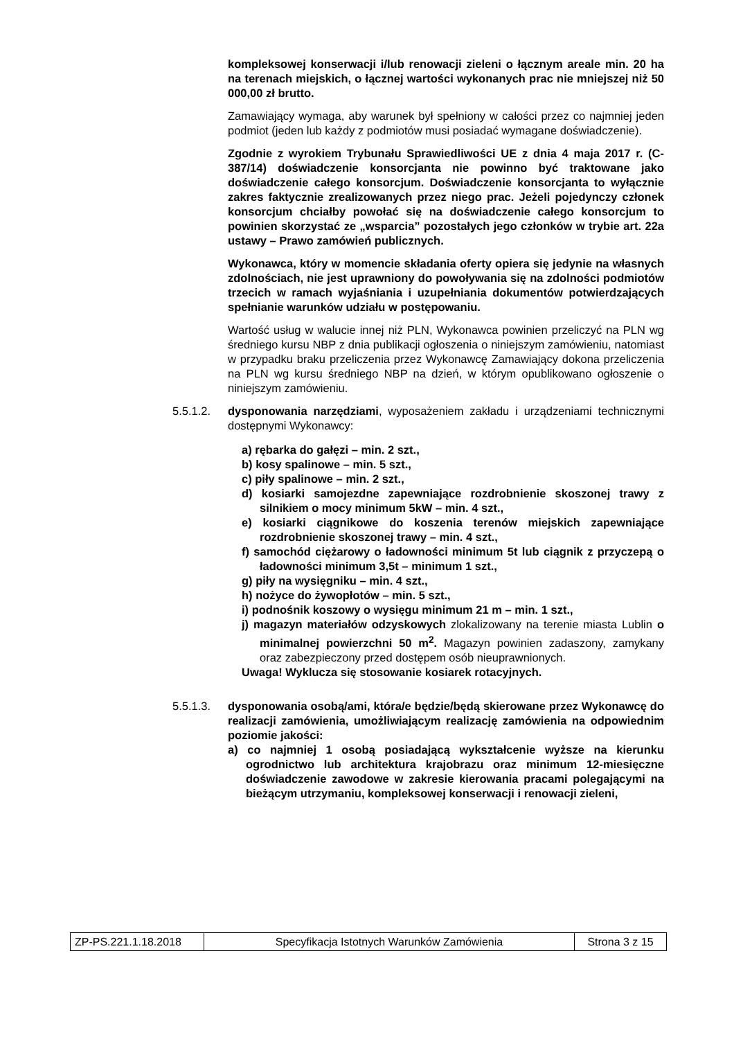kompleksowej konserwacji i/lub renowacji zieleni o łącznym areale min. 20 ha na terenach miejskich, o łącznej wartości wykonanych prac nie mniejszej niż 50 000,00 zł brutto.
Zamawiający wymaga, aby warunek był spełniony w całości przez co najmniej jeden podmiot (jeden lub każdy z podmiotów musi posiadać wymagane doświadczenie).
Zgodnie z wyrokiem Trybunału Sprawiedliwości UE z dnia 4 maja 2017 r. (C-387/14) doświadczenie konsorcjanta nie powinno być traktowane jako doświadczenie całego konsorcjum. Doświadczenie konsorcjanta to wyłącznie zakres faktycznie zrealizowanych przez niego prac. Jeżeli pojedynczy członek konsorcjum chciałby powołać się na doświadczenie całego konsorcjum to powinien skorzystać ze „wsparcia” pozostałych jego członków w trybie art. 22a ustawy – Prawo zamówień publicznych.
Wykonawca, który w momencie składania oferty opiera się jedynie na własnych zdolnościach, nie jest uprawniony do powoływania się na zdolności podmiotów trzecich w ramach wyjaśniania i uzupełniania dokumentów potwierdzających spełnianie warunków udziału w postępowaniu.
Wartość usług w walucie innej niż PLN, Wykonawca powinien przeliczyć na PLN wg średniego kursu NBP z dnia publikacji ogłoszenia o niniejszym zamówieniu, natomiast w przypadku braku przeliczenia przez Wykonawcę Zamawiający dokona przeliczenia na PLN wg kursu średniego NBP na dzień, w którym opublikowano ogłoszenie o niniejszym zamówieniu.
5.5.1.2. dysponowania narzędziami, wyposażeniem zakładu i urządzeniami technicznymi dostępnymi Wykonawcy:
a) rębarka do gałęzi – min. 2 szt.,
b) kosy spalinowe – min. 5 szt.,
c) piły spalinowe – min. 2 szt.,
d) kosiarki samojezdne zapewniające rozdrobnienie skoszonej trawy z silnikiem o mocy minimum 5kW – min. 4 szt.,
e) kosiarki ciągnikowe do koszenia terenów miejskich zapewniające rozdrobnienie skoszonej trawy – min. 4 szt.,
f) samochód ciężarowy o ładowności minimum 5t lub ciągnik z przyczepą o ładowności minimum 3,5t – minimum 1 szt.,
g) piły na wysięgniku – min. 4 szt.,
h) nożyce do żywopłotów – min. 5 szt.,
i) podnośnik koszowy o wysięgu minimum 21 m – min. 1 szt.,
j) magazyn materiałów odzyskowych zlokalizowany na terenie miasta Lublin o minimalnej powierzchni 50 m<sup>2</sup>. Magazyn powinien zadaszony, zamykany oraz zabezpieczony przed dostępem osób nieuprawnionych.
Uwaga! Wyklucza się stosowanie kosiarek rotacyjnych.
5.5.1.3. dysponowania osobą/ami, która/e będzie/będą skierowane przez Wykonawcę do realizacji zamówienia, umożliwiającym realizację zamówienia na odpowiednim poziomie jakości:
a) co najmniej 1 osobą posiadającą wykształcenie wyższe na kierunku ogrodnictwo lub architektura krajobrazu oraz minimum 12-miesięczne doświadczenie zawodowe w zakresie kierowania pracami polegającymi na bieżącym utrzymaniu, kompleksowej konserwacji i renowacji zieleni,
| ZP-PS.221.1.18.2018 | Specyfikacja Istotnych Warunków Zamówienia | Strona 3 z 15 |